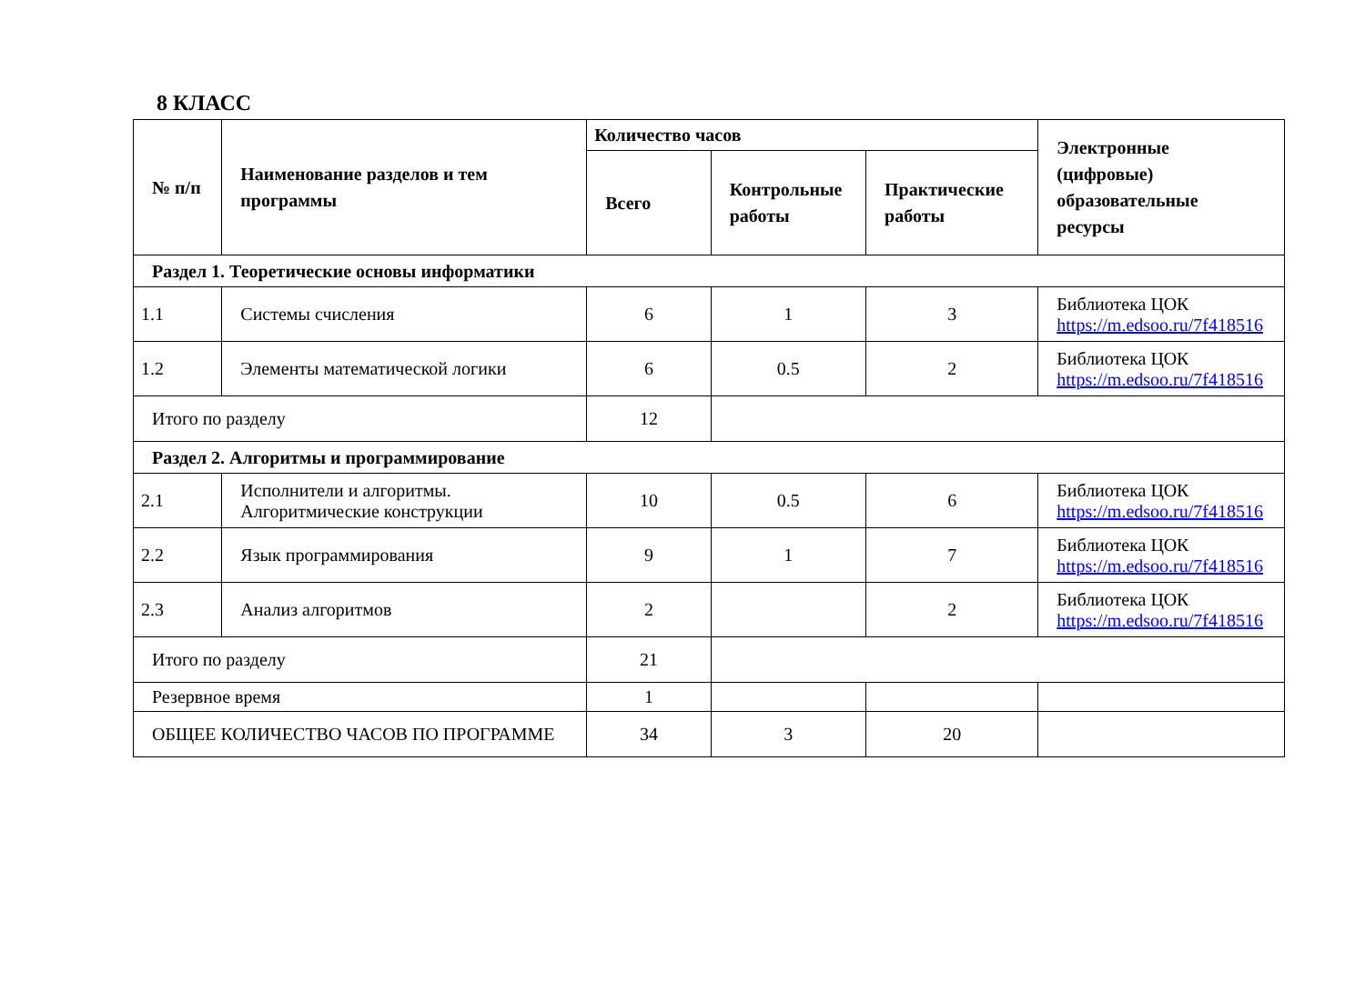8 КЛАСС
| № п/п | Наименование разделов и тем программы | Количество часов | | | Электронные (цифровые) образовательные ресурсы |
| --- | --- | --- | --- | --- | --- |
| | | Всего | Контрольные работы | Практические работы | |
| Раздел 1. Теоретические основы информатики | | | | | |
| 1.1 | Системы счисления | 6 | 1 | 3 | Библиотека ЦОК https://m.edsoo.ru/7f418516 |
| 1.2 | Элементы математической логики | 6 | 0.5 | 2 | Библиотека ЦОК https://m.edsoo.ru/7f418516 |
| Итого по разделу | | 12 | | | |
| Раздел 2. Алгоритмы и программирование | | | | | |
| 2.1 | Исполнители и алгоритмы. Алгоритмические конструкции | 10 | 0.5 | 6 | Библиотека ЦОК https://m.edsoo.ru/7f418516 |
| 2.2 | Язык программирования | 9 | 1 | 7 | Библиотека ЦОК https://m.edsoo.ru/7f418516 |
| 2.3 | Анализ алгоритмов | 2 | | 2 | Библиотека ЦОК https://m.edsoo.ru/7f418516 |
| Итого по разделу | | 21 | | | |
| Резервное время | | 1 | | | |
| ОБЩЕЕ КОЛИЧЕСТВО ЧАСОВ ПО ПРОГРАММЕ | | 34 | 3 | 20 | |